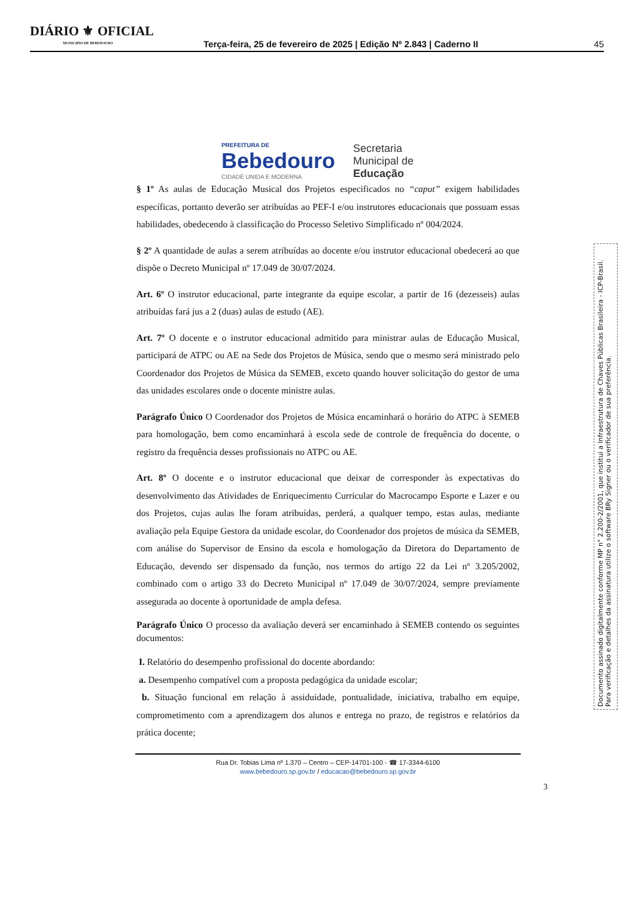DIÁRIO ⚜ OFICIAL
MUNICIPIO DE BEBEDOURO
Terça-feira, 25 de fevereiro de 2025 | Edição Nº 2.843 | Caderno II
45
PREFEITURA DE
Bebedouro
CIDADE UNIDA E MODERNA
Secretaria
Municipal de
Educação
§ 1º As aulas de Educação Musical dos Projetos especificados no “caput” exigem habilidades específicas, portanto deverão ser atribuídas ao PEF-I e/ou instrutores educacionais que possuam essas habilidades, obedecendo à classificação do Processo Seletivo Simplificado nº 004/2024.
§ 2º A quantidade de aulas a serem atribuídas ao docente e/ou instrutor educacional obedecerá ao que dispõe o Decreto Municipal nº 17.049 de 30/07/2024.
Art. 6º O instrutor educacional, parte integrante da equipe escolar, a partir de 16 (dezesseis) aulas atribuídas fará jus a 2 (duas) aulas de estudo (AE).
Art. 7º O docente e o instrutor educacional admitido para ministrar aulas de Educação Musical, participará de ATPC ou AE na Sede dos Projetos de Música, sendo que o mesmo será ministrado pelo Coordenador dos Projetos de Música da SEMEB, exceto quando houver solicitação do gestor de uma das unidades escolares onde o docente ministre aulas.
Parágrafo Único O Coordenador dos Projetos de Música encaminhará o horário do ATPC à SEMEB para homologação, bem como encaminhará à escola sede de controle de frequência do docente, o registro da frequência desses profissionais no ATPC ou AE.
Art. 8º O docente e o instrutor educacional que deixar de corresponder às expectativas do desenvolvimento das Atividades de Enriquecimento Curricular do Macrocampo Esporte e Lazer e ou dos Projetos, cujas aulas lhe foram atribuídas, perderá, a qualquer tempo, estas aulas, mediante avaliação pela Equipe Gestora da unidade escolar, do Coordenador dos projetos de música da SEMEB, com análise do Supervisor de Ensino da escola e homologação da Diretora do Departamento de Educação, devendo ser dispensado da função, nos termos do artigo 22 da Lei nº 3.205/2002, combinado com o artigo 33 do Decreto Municipal nº 17.049 de 30/07/2024, sempre previamente assegurada ao docente à oportunidade de ampla defesa.
Parágrafo Único O processo da avaliação deverá ser encaminhado à SEMEB contendo os seguintes documentos:
I. Relatório do desempenho profissional do docente abordando:
a. Desempenho compatível com a proposta pedagógica da unidade escolar;
b. Situação funcional em relação à assiduidade, pontualidade, iniciativa, trabalho em equipe, comprometimento com a aprendizagem dos alunos e entrega no prazo, de registros e relatórios da prática docente;
Rua Dr. Tobias Lima nº 1.370 – Centro – CEP-14701-100 - ☎ 17-3344-6100
www.bebedouro.sp.gov.br / educacao@bebedouro.sp.gov.br
3
Documento assinado digitalmente conforme MP n° 2.200-2/2001, que institui a Infraestrutura de Chaves Públicas Brasileira - ICP-Brasil. Para verificação e detalhes da assinatura utilize o software BRy Signer ou o verificador de sua preferência.